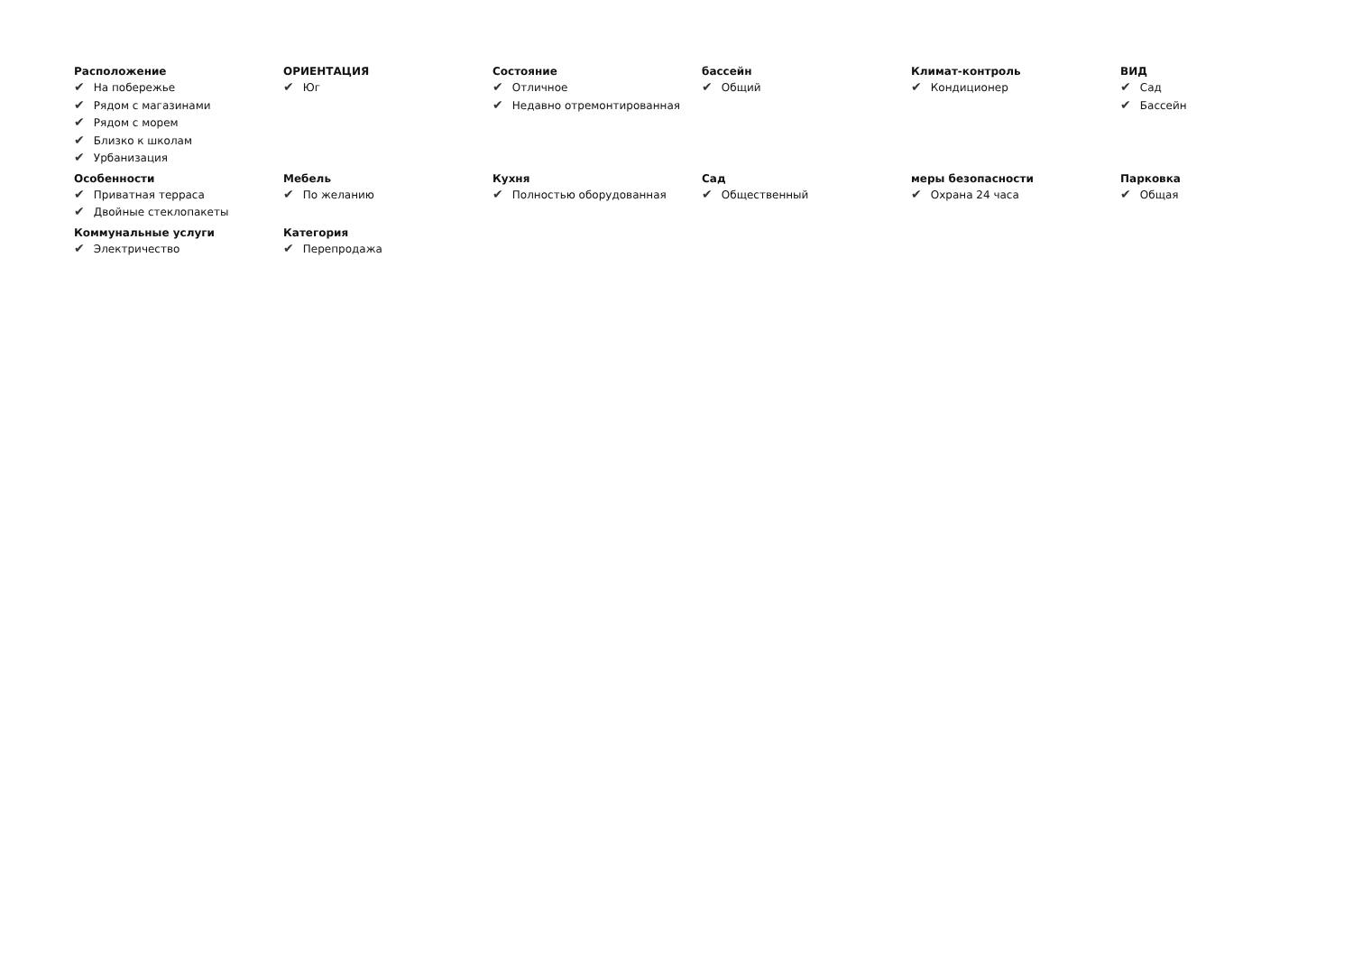Расположение
✔ На побережье
✔ Рядом с магазинами
✔ Рядом с морем
✔ Близко к школам
✔ Урбанизация
ОРИЕНТАЦИЯ
✔ Юг
Состояние
✔ Отличное
✔ Недавно отремонтированная
бассейн
✔ Общий
Климат-контроль
✔ Кондиционер
ВИД
✔ Сад
✔ Бассейн
Особенности
✔ Приватная терраса
✔ Двойные стеклопакеты
Мебель
✔ По желанию
Кухня
✔ Полностью оборудованная
Сад
✔ Общественный
меры безопасности
✔ Охрана 24 часа
Парковка
✔ Общая
Коммунальные услуги
✔ Электричество
Категория
✔ Перепродажа